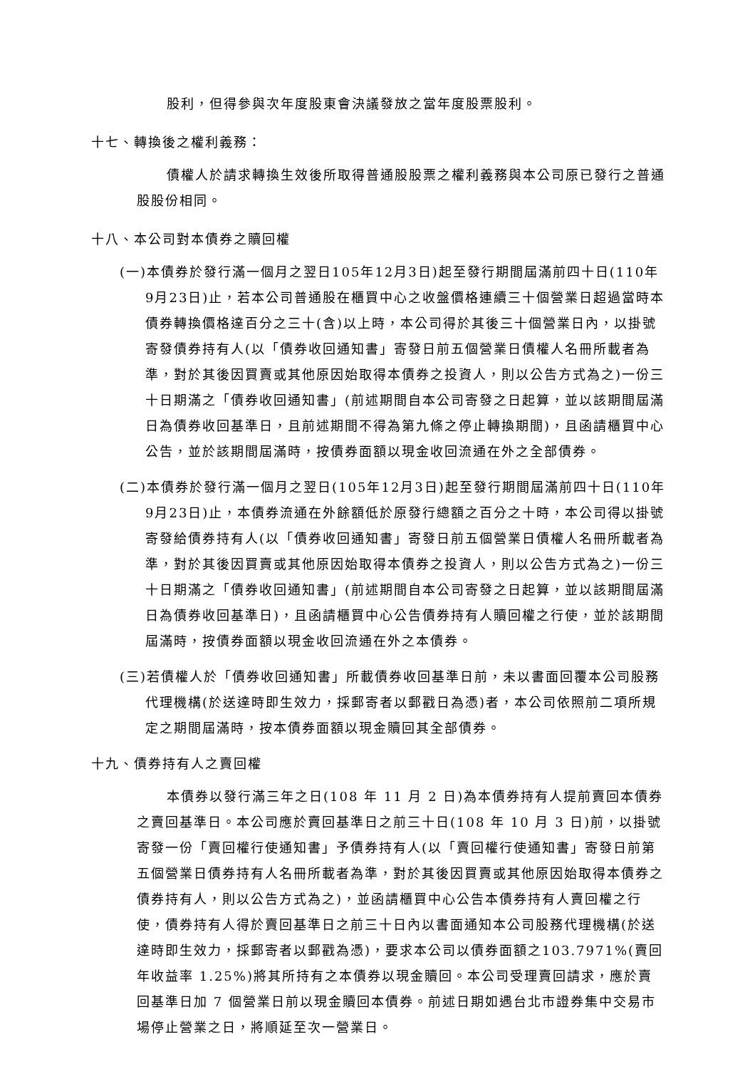股利，但得參與次年度股東會決議發放之當年度股票股利。
十七、轉換後之權利義務：
債權人於請求轉換生效後所取得普通股股票之權利義務與本公司原已發行之普通股股份相同。
十八、本公司對本債券之贖回權
(一)本債券於發行滿一個月之翌日105年12月3日)起至發行期間屆滿前四十日(110年9月23日)止，若本公司普通股在櫃買中心之收盤價格連續三十個營業日超過當時本債券轉換價格達百分之三十(含)以上時，本公司得於其後三十個營業日內，以掛號寄發債券持有人(以「債券收回通知書」寄發日前五個營業日債權人名冊所載者為準，對於其後因買賣或其他原因始取得本債券之投資人，則以公告方式為之)一份三十日期滿之「債券收回通知書」(前述期間自本公司寄發之日起算，並以該期間屆滿日為債券收回基準日，且前述期間不得為第九條之停止轉換期間)，且函請櫃買中心公告，並於該期間屆滿時，按債券面額以現金收回流通在外之全部債券。
(二)本債券於發行滿一個月之翌日(105年12月3日)起至發行期間屆滿前四十日(110年9月23日)止，本債券流通在外餘額低於原發行總額之百分之十時，本公司得以掛號寄發給債券持有人(以「債券收回通知書」寄發日前五個營業日債權人名冊所載者為準，對於其後因買賣或其他原因始取得本債券之投資人，則以公告方式為之)一份三十日期滿之「債券收回通知書」(前述期間自本公司寄發之日起算，並以該期間屆滿日為債券收回基準日)，且函請櫃買中心公告債券持有人贖回權之行使，並於該期間屆滿時，按債券面額以現金收回流通在外之本債券。
(三)若債權人於「債券收回通知書」所載債券收回基準日前，未以書面回覆本公司股務代理機構(於送達時即生效力，採郵寄者以郵戳日為憑)者，本公司依照前二項所規定之期間屆滿時，按本債券面額以現金贖回其全部債券。
十九、債券持有人之賣回權
本債券以發行滿三年之日(108 年 11 月 2 日)為本債券持有人提前賣回本債券之賣回基準日。本公司應於賣回基準日之前三十日(108 年 10 月 3 日)前，以掛號寄發一份「賣回權行使通知書」予債券持有人(以「賣回權行使通知書」寄發日前第五個營業日債券持有人名冊所載者為準，對於其後因買賣或其他原因始取得本債券之債券持有人，則以公告方式為之)，並函請櫃買中心公告本債券持有人賣回權之行使，債券持有人得於賣回基準日之前三十日內以書面通知本公司股務代理機構(於送達時即生效力，採郵寄者以郵戳為憑)，要求本公司以債券面額之103.7971%(賣回年收益率 1.25%)將其所持有之本債券以現金贖回。本公司受理賣回請求，應於賣回基準日加 7 個營業日前以現金贖回本債券。前述日期如遇台北市證券集中交易市場停止營業之日，將順延至次一營業日。